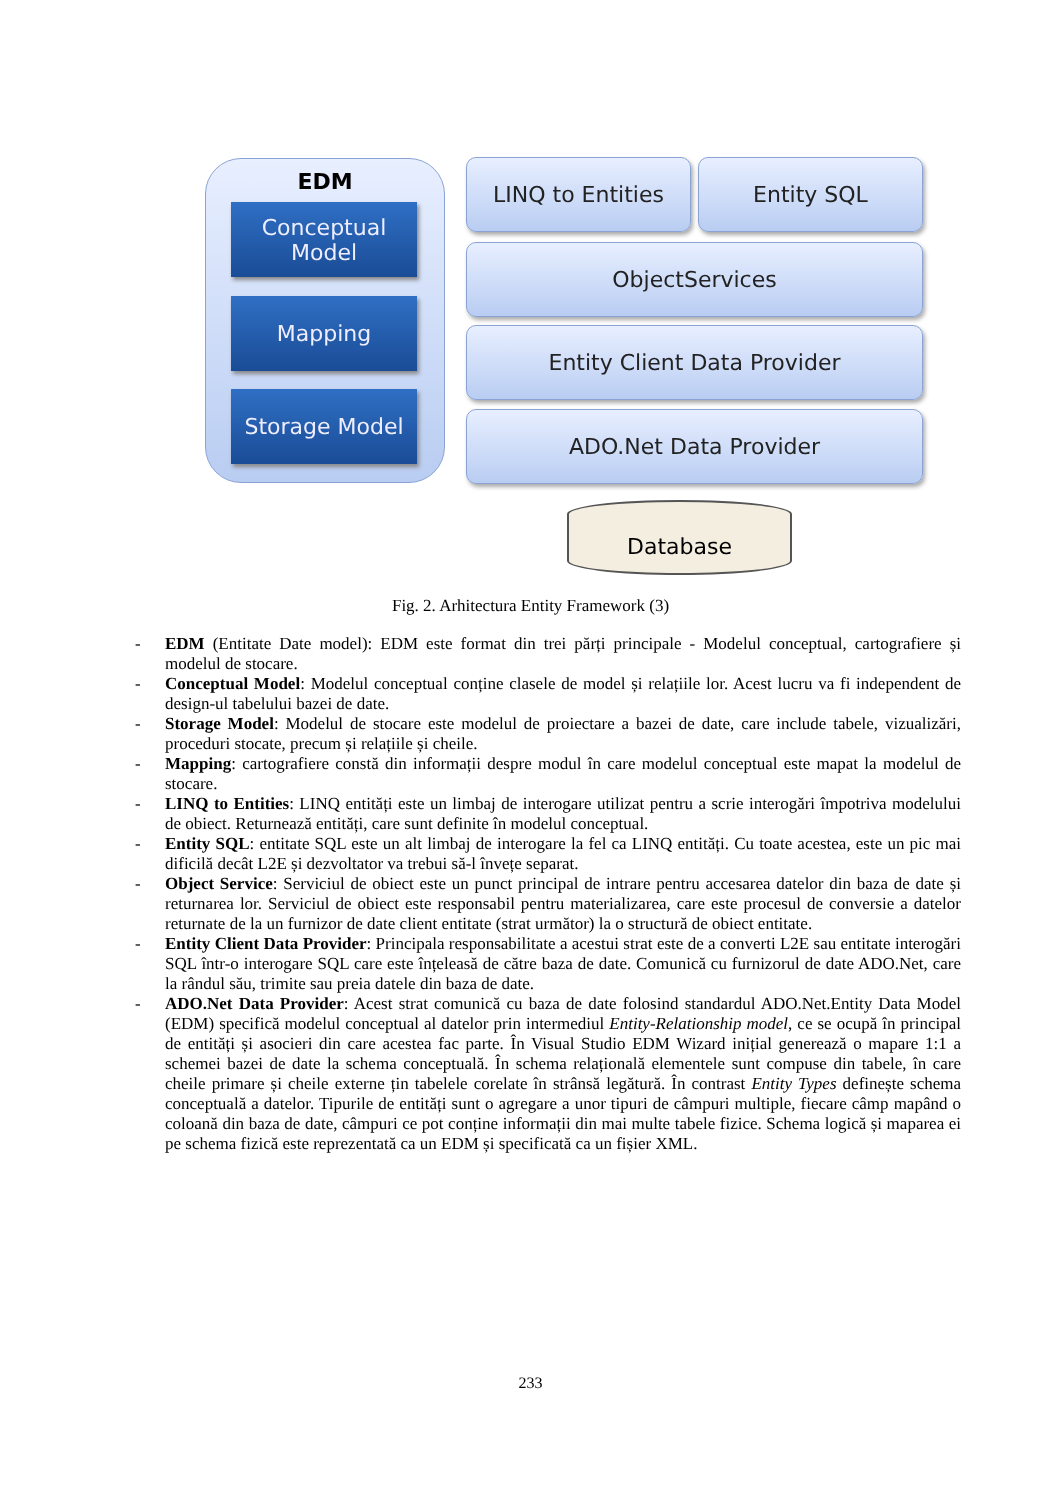EDM
Conceptual Model
Mapping
Storage Model
LINQ to Entities Entity SQL
ObjectServices
Entity Client Data Provider
ADO.Net Data Provider
Database
Fig. 2. Arhitectura Entity Framework (3)
- EDM (Entitate Date model): EDM este format din trei părți principale - Modelul conceptual, cartografiere și modelul de stocare.
- Conceptual Model: Modelul conceptual conține clasele de model și relațiile lor. Acest lucru va fi independent de design-ul tabelului bazei de date.
- Storage Model: Modelul de stocare este modelul de proiectare a bazei de date, care include tabele, vizualizări, proceduri stocate, precum și relațiile și cheile.
- Mapping: cartografiere constă din informații despre modul în care modelul conceptual este mapat la modelul de stocare.
- LINQ to Entities: LINQ entități este un limbaj de interogare utilizat pentru a scrie interogări împotriva modelului de obiect. Returnează entități, care sunt definite în modelul conceptual.
- Entity SQL: entitate SQL este un alt limbaj de interogare la fel ca LINQ entități. Cu toate acestea, este un pic mai dificilă decât L2E și dezvoltator va trebui să-l învețe separat.
- Object Service: Serviciul de obiect este un punct principal de intrare pentru accesarea datelor din baza de date și returnarea lor. Serviciul de obiect este responsabil pentru materializarea, care este procesul de conversie a datelor returnate de la un furnizor de date client entitate (strat următor) la o structură de obiect entitate.
- Entity Client Data Provider: Principala responsabilitate a acestui strat este de a converti L2E sau entitate interogări SQL într-o interogare SQL care este înțeleasă de către baza de date. Comunică cu furnizorul de date ADO.Net, care la rândul său, trimite sau preia datele din baza de date.
- ADO.Net Data Provider: Acest strat comunică cu baza de date folosind standardul ADO.Net.Entity Data Model (EDM) specifică modelul conceptual al datelor prin intermediul Entity-Relationship model, ce se ocupă în principal de entități și asocieri din care acestea fac parte. În Visual Studio EDM Wizard inițial generează o mapare 1:1 a schemei bazei de date la schema conceptuală. În schema relațională elementele sunt compuse din tabele, în care cheile primare și cheile externe țin tabelele corelate în strânsă legătură. În contrast Entity Types definește schema conceptuală a datelor. Tipurile de entități sunt o agregare a unor tipuri de câmpuri multiple, fiecare câmp mapând o coloană din baza de date, câmpuri ce pot conține informații din mai multe tabele fizice. Schema logică și maparea ei pe schema fizică este reprezentată ca un EDM și specificată ca un fișier XML.
233